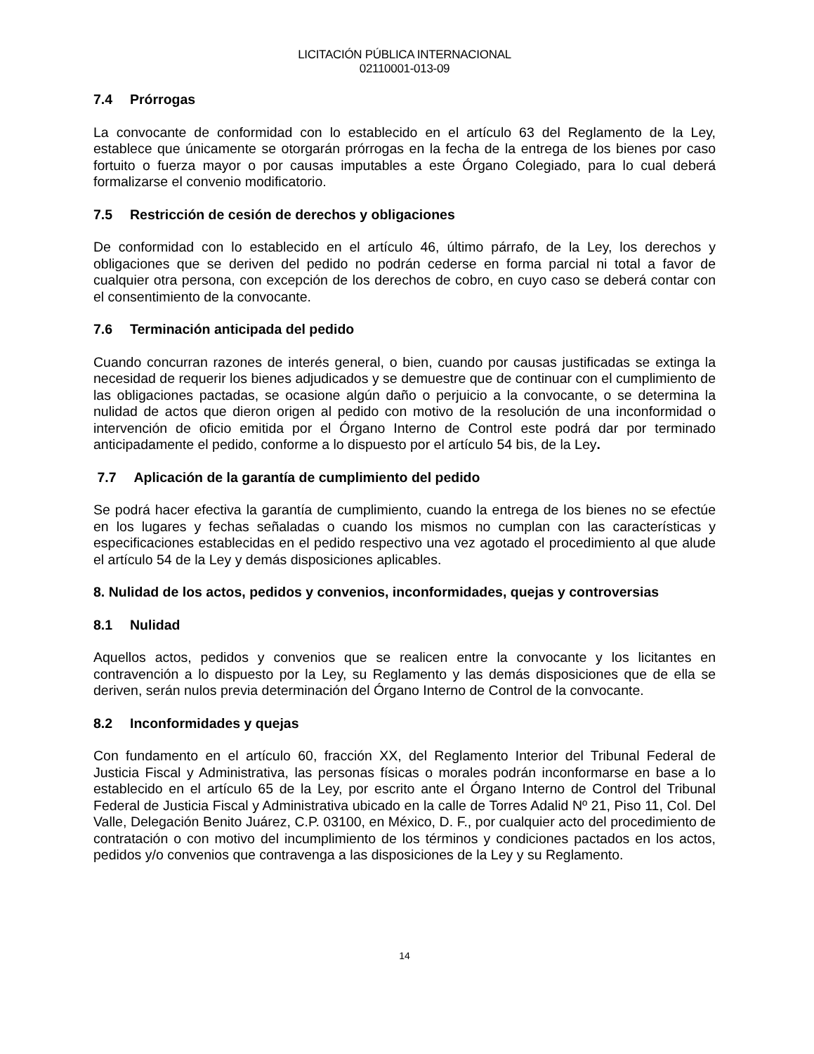LICITACIÓN PÚBLICA INTERNACIONAL
02110001-013-09
7.4 Prórrogas
La convocante de conformidad con lo establecido en el artículo 63 del Reglamento de la Ley, establece que únicamente se otorgarán prórrogas en la fecha de la entrega de los bienes por caso fortuito o fuerza mayor o por causas imputables a este Órgano Colegiado, para lo cual deberá formalizarse el convenio modificatorio.
7.5 Restricción de cesión de derechos y obligaciones
De conformidad con lo establecido en el artículo 46, último párrafo, de la Ley, los derechos y obligaciones que se deriven del pedido no podrán cederse en forma parcial ni total a favor de cualquier otra persona, con excepción de los derechos de cobro, en cuyo caso se deberá contar con el consentimiento de la convocante.
7.6 Terminación anticipada del pedido
Cuando concurran razones de interés general, o bien, cuando por causas justificadas se extinga la necesidad de requerir los bienes adjudicados y se demuestre que de continuar con el cumplimiento de las obligaciones pactadas, se ocasione algún daño o perjuicio a la convocante, o se determina la nulidad de actos que dieron origen al pedido con motivo de la resolución de una inconformidad o intervención de oficio emitida por el Órgano Interno de Control este podrá dar por terminado anticipadamente el pedido, conforme a lo dispuesto por el artículo 54 bis, de la Ley.
7.7 Aplicación de la garantía de cumplimiento del pedido
Se podrá hacer efectiva la garantía de cumplimiento, cuando la entrega de los bienes no se efectúe en los lugares y fechas señaladas o cuando los mismos no cumplan con las características y especificaciones establecidas en el pedido respectivo una vez agotado el procedimiento al que alude el artículo 54 de la Ley y demás disposiciones aplicables.
8. Nulidad de los actos, pedidos y convenios, inconformidades, quejas y controversias
8.1 Nulidad
Aquellos actos, pedidos y convenios que se realicen entre la convocante y los licitantes en contravención a lo dispuesto por la Ley, su Reglamento y las demás disposiciones que de ella se deriven, serán nulos previa determinación del Órgano Interno de Control de la convocante.
8.2 Inconformidades y quejas
Con fundamento en el artículo 60, fracción XX, del Reglamento Interior del Tribunal Federal de Justicia Fiscal y Administrativa, las personas físicas o morales podrán inconformarse en base a lo establecido en el artículo 65 de la Ley, por escrito ante el Órgano Interno de Control del Tribunal Federal de Justicia Fiscal y Administrativa ubicado en la calle de Torres Adalid Nº 21, Piso 11, Col. Del Valle, Delegación Benito Juárez, C.P. 03100, en México, D. F., por cualquier acto del procedimiento de contratación o con motivo del incumplimiento de los términos y condiciones pactados en los actos, pedidos y/o convenios que contravenga a las disposiciones de la Ley y su Reglamento.
14